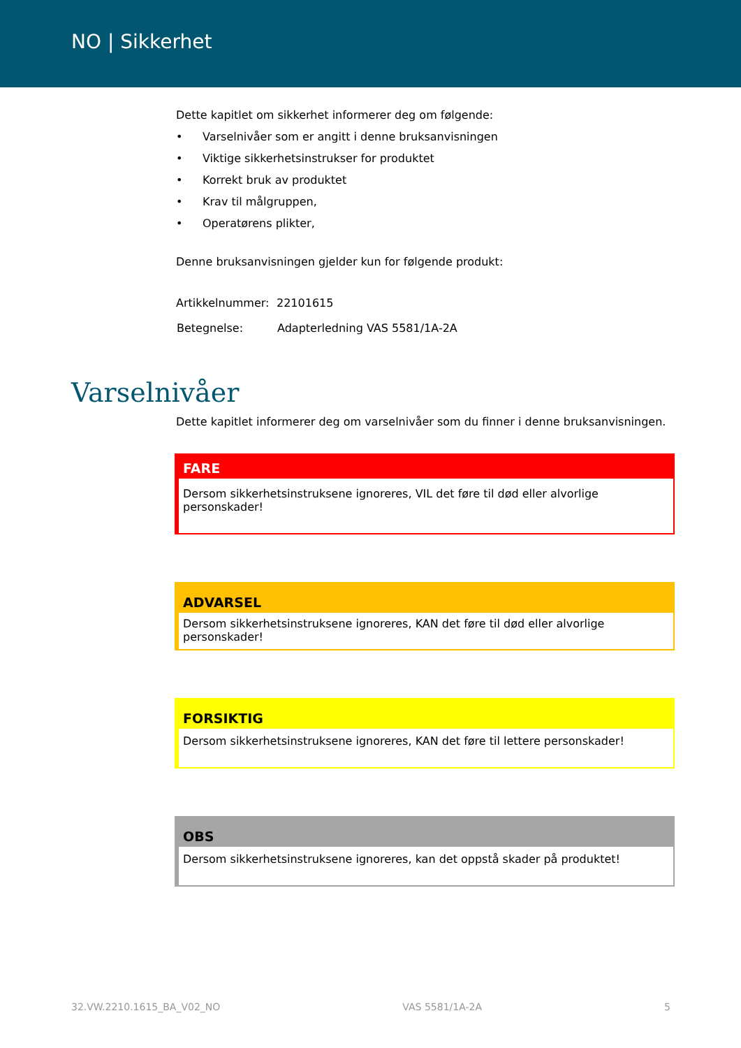NO | Sikkerhet
Dette kapitlet om sikkerhet informerer deg om følgende:
• Varselnivåer som er angitt i denne bruksanvisningen
• Viktige sikkerhetsinstrukser for produktet
• Korrekt bruk av produktet
• Krav til målgruppen,
• Operatørens plikter,
Denne bruksanvisningen gjelder kun for følgende produkt:
| Artikkelnummer: | 22101615 |
| Betegnelse: | Adapterledning VAS 5581/1A-2A |
Varselnivåer
Dette kapitlet informerer deg om varselnivåer som du finner i denne bruksanvisningen.
FARE
Dersom sikkerhetsinstruksene ignoreres, VIL det føre til død eller alvorlige personskader!
ADVARSEL
Dersom sikkerhetsinstruksene ignoreres, KAN det føre til død eller alvorlige personskader!
FORSIKTIG
Dersom sikkerhetsinstruksene ignoreres, KAN det føre til lettere personskader!
OBS
Dersom sikkerhetsinstruksene ignoreres, kan det oppstå skader på produktet!
32.VW.2210.1615_BA_V02_NO VAS 5581/1A-2A 5